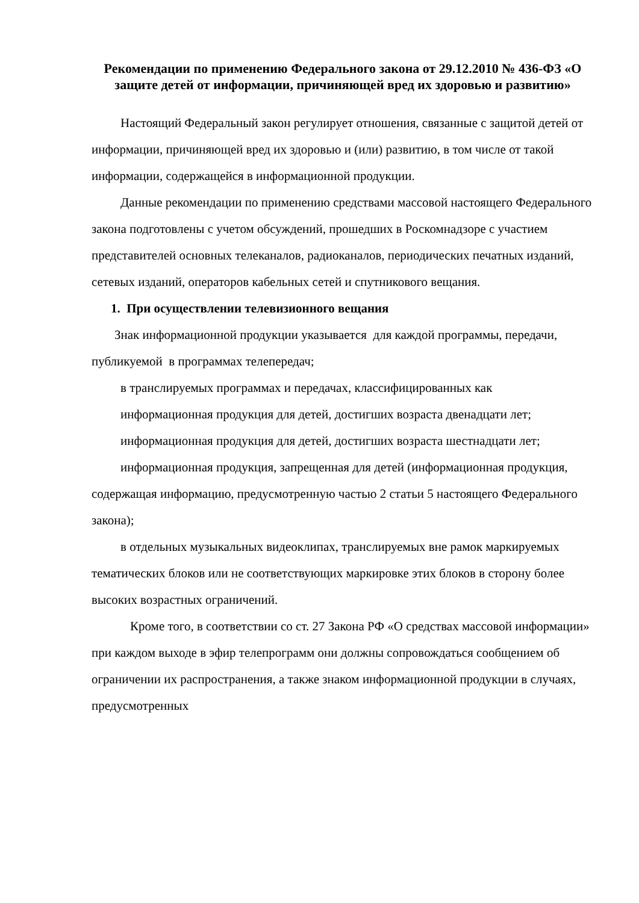Рекомендации по применению Федерального закона от 29.12.2010 № 436-ФЗ «О защите детей от информации, причиняющей вред их здоровью и развитию»
Настоящий Федеральный закон регулирует отношения, связанные с защитой детей от информации, причиняющей вред их здоровью и (или) развитию, в том числе от такой информации, содержащейся в информационной продукции.
Данные рекомендации по применению средствами массовой настоящего Федерального закона подготовлены с учетом обсуждений, прошедших в Роскомнадзоре с участием представителей основных телеканалов, радиоканалов, периодических печатных изданий, сетевых изданий, операторов кабельных сетей и спутникового вещания.
1. При осуществлении телевизионного вещания
Знак информационной продукции указывается для каждой программы, передачи, публикуемой в программах телепередач;
в транслируемых программах и передачах, классифицированных как
информационная продукция для детей, достигших возраста двенадцати лет;
информационная продукция для детей, достигших возраста шестнадцати лет;
информационная продукция, запрещенная для детей (информационная продукция, содержащая информацию, предусмотренную частью 2 статьи 5 настоящего Федерального закона);
в отдельных музыкальных видеоклипах, транслируемых вне рамок маркируемых тематических блоков или не соответствующих маркировке этих блоков в сторону более высоких возрастных ограничений.
Кроме того, в соответствии со ст. 27 Закона РФ «О средствах массовой информации» при каждом выходе в эфир телепрограмм они должны сопровождаться сообщением об ограничении их распространения, а также знаком информационной продукции в случаях, предусмотренных